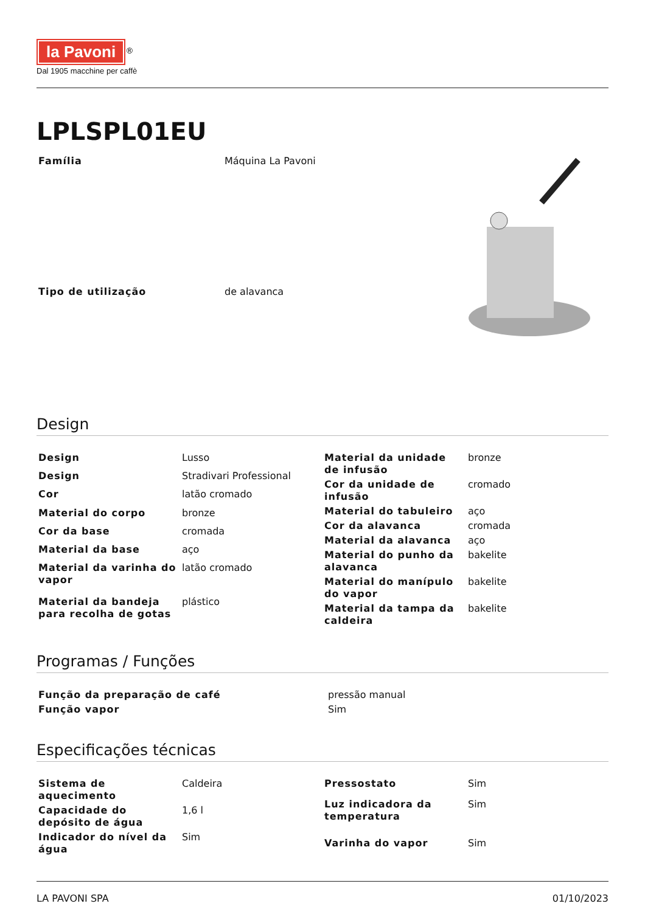la Pavoni
<sup>®</sup>
Dal 1905 macchine per caffè
LPLSPL01EU
| Família | Máquina La Pavoni |
| Tipo de utilização | de alavanca |
Design
| Design | Lusso |
| Design | Stradivari Professional |
| Cor | latão cromado |
| Material do corpo | bronze |
| Cor da base | cromada |
| Material da base | aço |
| Material da varinha do vapor | latão cromado |
| Material da bandeja para recolha de gotas | plástico |
| Material da unidade de infusão | bronze |
| Cor da unidade de infusão | cromado |
| Material do tabuleiro | aço |
| Cor da alavanca | cromada |
| Material da alavanca | aço |
| Material do punho da alavanca | bakelite |
| Material do manípulo do vapor | bakelite |
| Material da tampa da caldeira | bakelite |
Programas / Funções
| Função da preparação de café | pressão manual |
| Função vapor | Sim |
Especificações técnicas
| Sistema de aquecimento | Caldeira |
| Capacidade do depósito de água | 1,6 l |
| Indicador do nível da água | Sim |
| Pressostato | Sim |
| Luz indicadora da temperatura | Sim |
| Varinha do vapor | Sim |
LA PAVONI SPA 01/10/2023